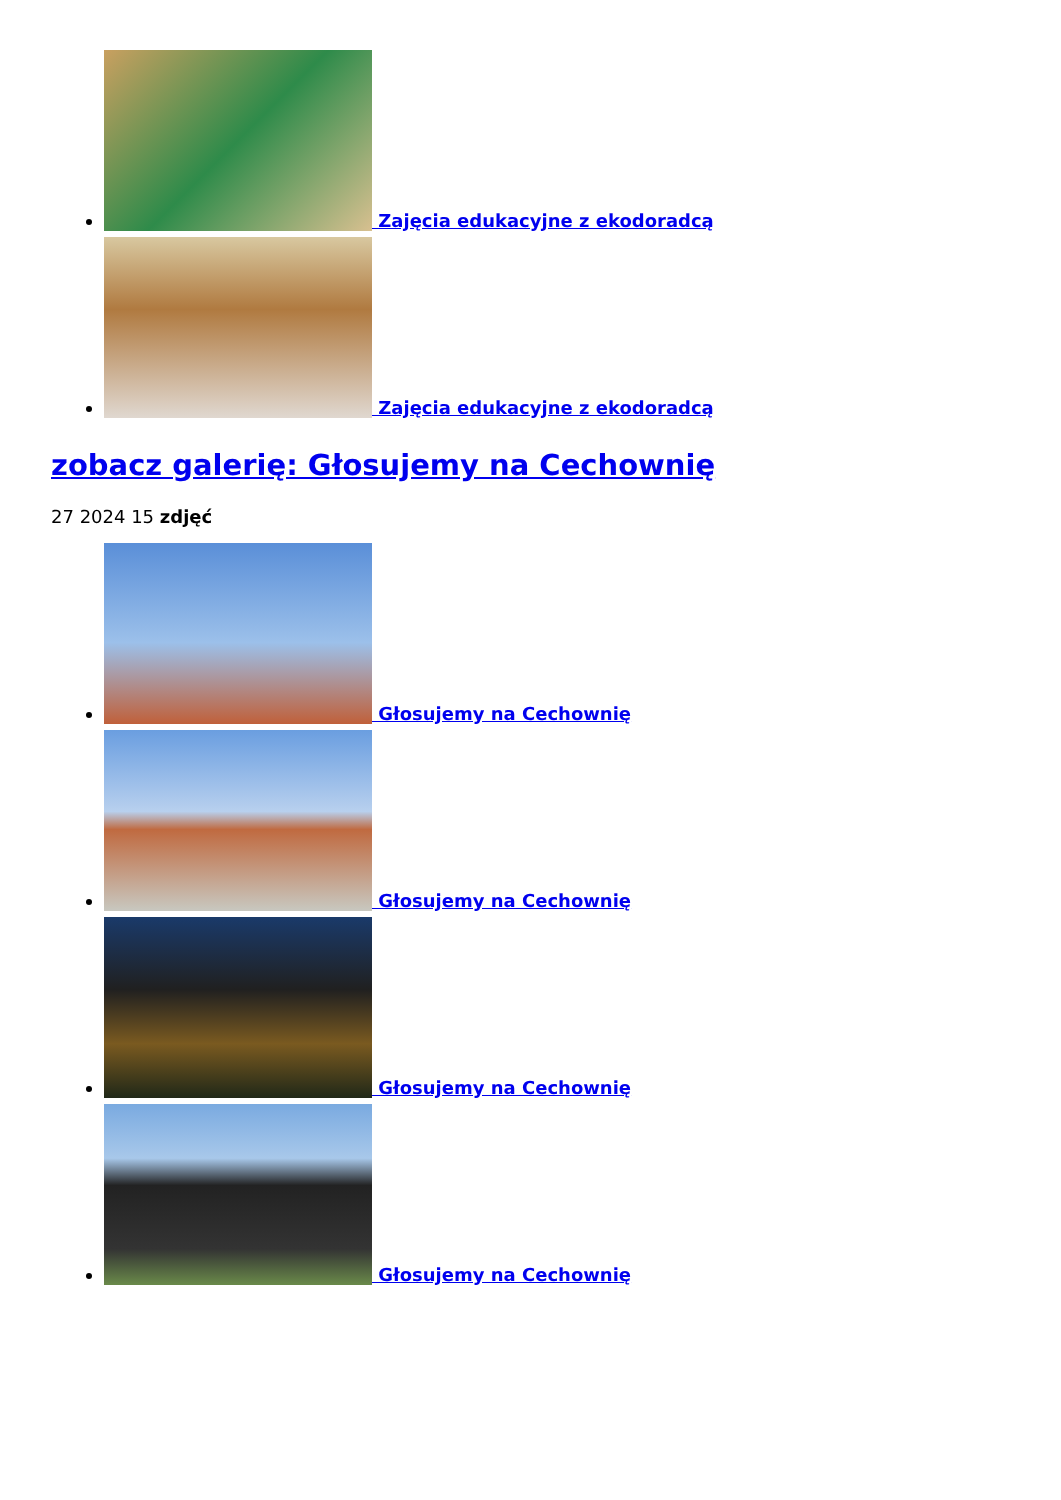Zajęcia edukacyjne z ekodoradcą
Zajęcia edukacyjne z ekodoradcą
zobacz galerię: Głosujemy na Cechownię
27 2024 15 zdjęć
Głosujemy na Cechownię
Głosujemy na Cechownię
Głosujemy na Cechownię
Głosujemy na Cechownię